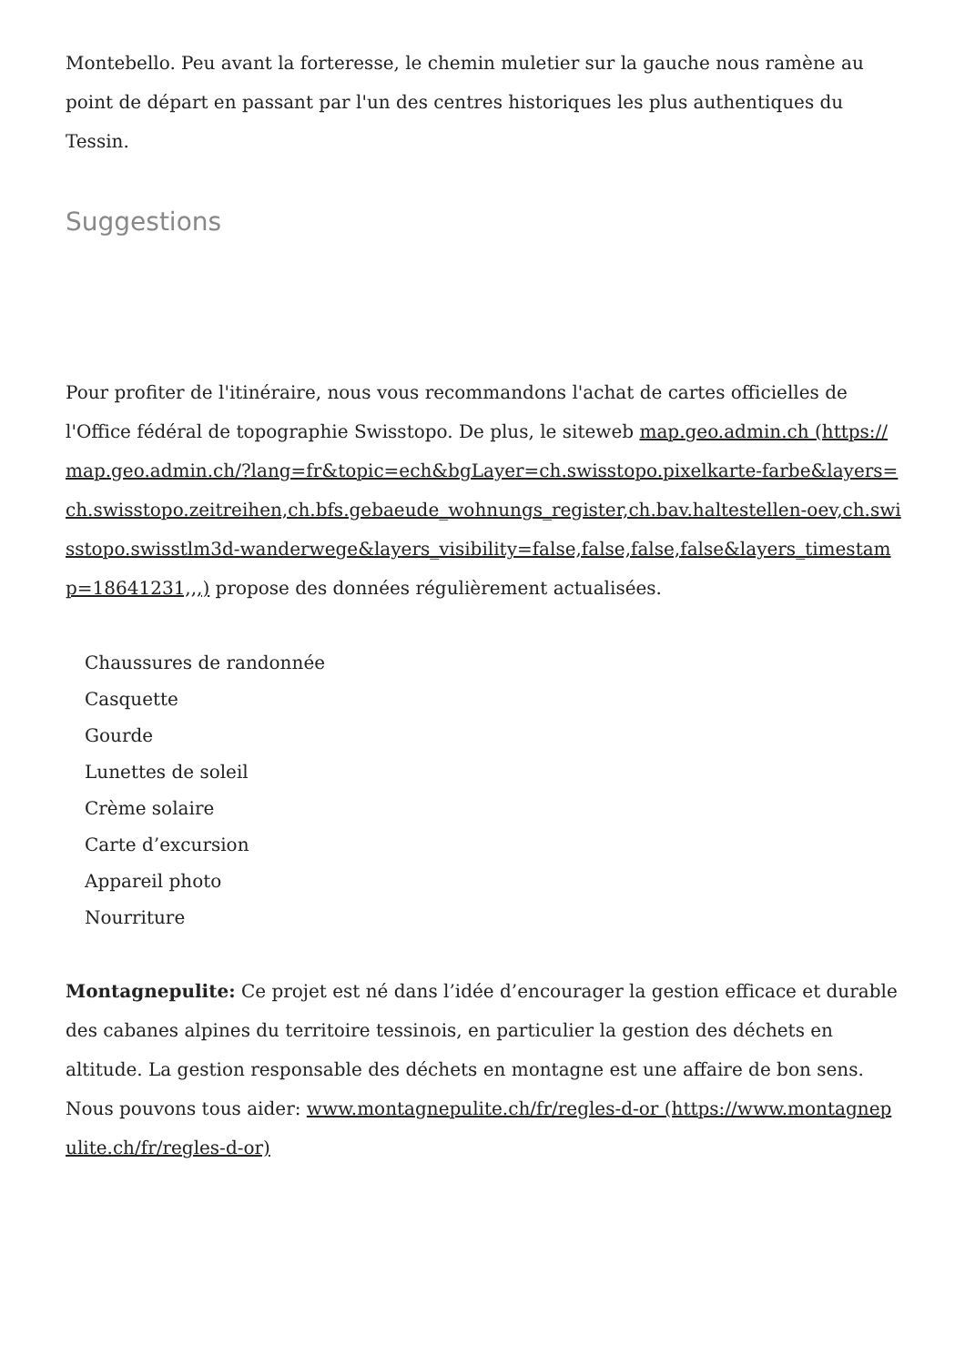Montebello. Peu avant la forteresse, le chemin muletier sur la gauche nous ramène au point de départ en passant par l'un des centres historiques les plus authentiques du Tessin.
Suggestions
Pour profiter de l'itinéraire, nous vous recommandons l'achat de cartes officielles de l'Office fédéral de topographie Swisstopo. De plus, le siteweb map.geo.admin.ch (https://map.geo.admin.ch/?lang=fr&topic=ech&bgLayer=ch.swisstopo.pixelkarte-farbe&layers=ch.swisstopo.zeitreihen,ch.bfs.gebaeude_wohnungs_register,ch.bav.haltestellen-oev,ch.swisstopo.swisstlm3d-wanderwege&layers_visibility=false,false,false,false&layers_timestamp=18641231,,,) propose des données régulièrement actualisées.
Chaussures de randonnée
Casquette
Gourde
Lunettes de soleil
Crème solaire
Carte d’excursion
Appareil photo
Nourriture
Montagnepulite: Ce projet est né dans l’idée d’encourager la gestion efficace et durable des cabanes alpines du territoire tessinois, en particulier la gestion des déchets en altitude. La gestion responsable des déchets en montagne est une affaire de bon sens. Nous pouvons tous aider: www.montagnepulite.ch/fr/regles-d-or (https://www.montagnepulite.ch/fr/regles-d-or)